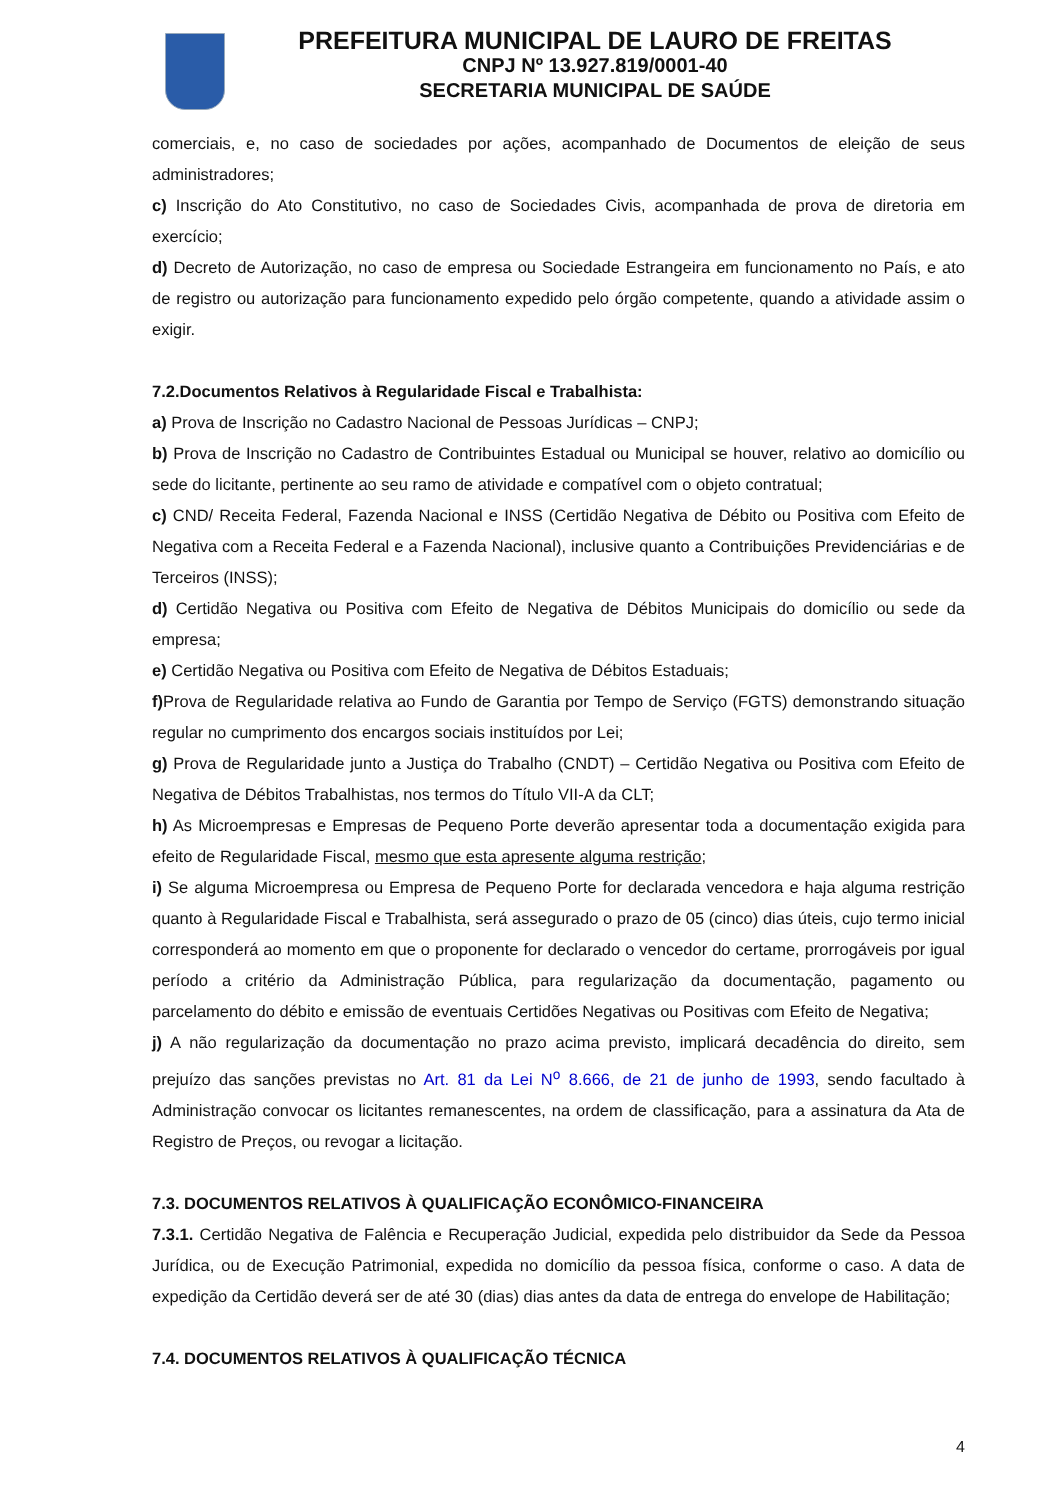PREFEITURA MUNICIPAL DE LAURO DE FREITAS
CNPJ Nº 13.927.819/0001-40
SECRETARIA MUNICIPAL DE SAÚDE
comerciais, e, no caso de sociedades por ações, acompanhado de Documentos de eleição de seus administradores;
c) Inscrição do Ato Constitutivo, no caso de Sociedades Civis, acompanhada de prova de diretoria em exercício;
d) Decreto de Autorização, no caso de empresa ou Sociedade Estrangeira em funcionamento no País, e ato de registro ou autorização para funcionamento expedido pelo órgão competente, quando a atividade assim o exigir.
7.2.Documentos Relativos à Regularidade Fiscal e Trabalhista:
a) Prova de Inscrição no Cadastro Nacional de Pessoas Jurídicas – CNPJ;
b) Prova de Inscrição no Cadastro de Contribuintes Estadual ou Municipal se houver, relativo ao domicílio ou sede do licitante, pertinente ao seu ramo de atividade e compatível com o objeto contratual;
c) CND/ Receita Federal, Fazenda Nacional e INSS (Certidão Negativa de Débito ou Positiva com Efeito de Negativa com a Receita Federal e a Fazenda Nacional), inclusive quanto a Contribuições Previdenciárias e de Terceiros (INSS);
d) Certidão Negativa ou Positiva com Efeito de Negativa de Débitos Municipais do domicílio ou sede da empresa;
e) Certidão Negativa ou Positiva com Efeito de Negativa de Débitos Estaduais;
f) Prova de Regularidade relativa ao Fundo de Garantia por Tempo de Serviço (FGTS) demonstrando situação regular no cumprimento dos encargos sociais instituídos por Lei;
g) Prova de Regularidade junto a Justiça do Trabalho (CNDT) – Certidão Negativa ou Positiva com Efeito de Negativa de Débitos Trabalhistas, nos termos do Título VII-A da CLT;
h) As Microempresas e Empresas de Pequeno Porte deverão apresentar toda a documentação exigida para efeito de Regularidade Fiscal, mesmo que esta apresente alguma restrição;
i) Se alguma Microempresa ou Empresa de Pequeno Porte for declarada vencedora e haja alguma restrição quanto à Regularidade Fiscal e Trabalhista, será assegurado o prazo de 05 (cinco) dias úteis, cujo termo inicial corresponderá ao momento em que o proponente for declarado o vencedor do certame, prorrogáveis por igual período a critério da Administração Pública, para regularização da documentação, pagamento ou parcelamento do débito e emissão de eventuais Certidões Negativas ou Positivas com Efeito de Negativa;
j) A não regularização da documentação no prazo acima previsto, implicará decadência do direito, sem prejuízo das sanções previstas no Art. 81 da Lei N<sup>o</sup> 8.666, de 21 de junho de 1993, sendo facultado à Administração convocar os licitantes remanescentes, na ordem de classificação, para a assinatura da Ata de Registro de Preços, ou revogar a licitação.
7.3. DOCUMENTOS RELATIVOS À QUALIFICAÇÃO ECONÔMICO-FINANCEIRA
7.3.1. Certidão Negativa de Falência e Recuperação Judicial, expedida pelo distribuidor da Sede da Pessoa Jurídica, ou de Execução Patrimonial, expedida no domicílio da pessoa física, conforme o caso. A data de expedição da Certidão deverá ser de até 30 (dias) dias antes da data de entrega do envelope de Habilitação;
7.4. DOCUMENTOS RELATIVOS À QUALIFICAÇÃO TÉCNICA
4